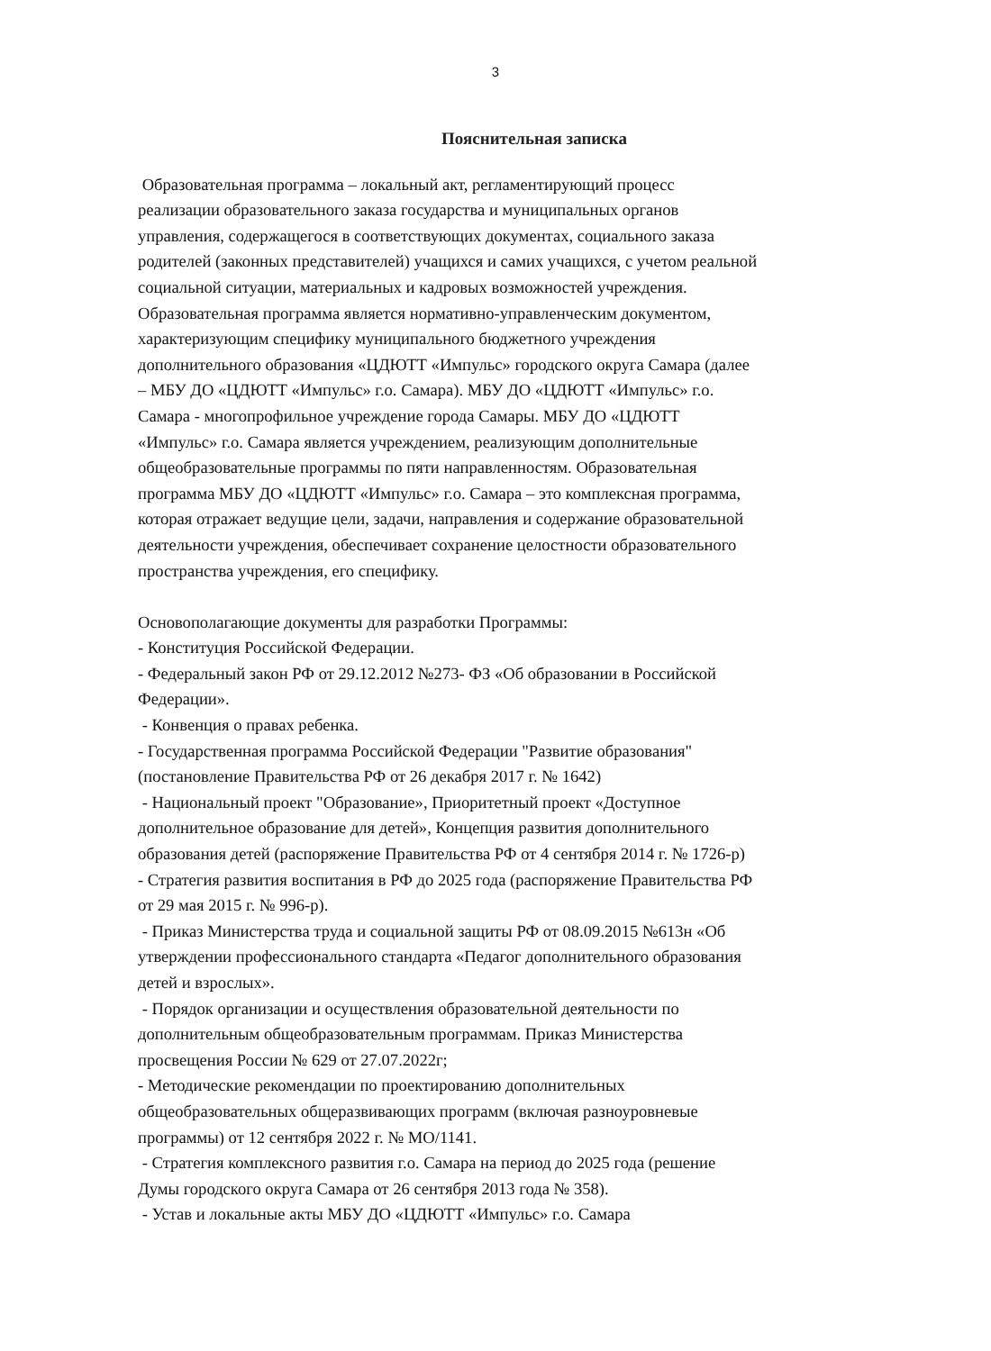3
Пояснительная записка
Образовательная программа – локальный акт, регламентирующий процесс
реализации образовательного заказа государства и муниципальных органов
управления, содержащегося в соответствующих документах, социального заказа
родителей (законных представителей) учащихся и самих учащихся, с учетом реальной
социальной ситуации, материальных и кадровых возможностей учреждения.
Образовательная программа является нормативно-управленческим документом,
характеризующим специфику муниципального бюджетного учреждения
дополнительного образования «ЦДЮТТ «Импульс» городского округа Самара (далее
– МБУ ДО «ЦДЮТТ «Импульс» г.о. Самара). МБУ ДО «ЦДЮТТ «Импульс» г.о.
Самара - многопрофильное учреждение города Самары. МБУ ДО «ЦДЮТТ
«Импульс» г.о. Самара является учреждением, реализующим дополнительные
общеобразовательные программы по пяти направленностям. Образовательная
программа МБУ ДО «ЦДЮТТ «Импульс» г.о. Самара – это комплексная программа,
которая отражает ведущие цели, задачи, направления и содержание образовательной
деятельности учреждения, обеспечивает сохранение целостности образовательного
пространства учреждения, его специфику.
Основополагающие документы для разработки Программы:
- Конституция Российской Федерации.
- Федеральный закон РФ от 29.12.2012 №273- ФЗ «Об образовании в Российской
Федерации».
- Конвенция о правах ребенка.
- Государственная программа Российской Федерации "Развитие образования"
(постановление Правительства РФ от 26 декабря 2017 г. № 1642)
- Национальный проект "Образование», Приоритетный проект «Доступное
дополнительное образование для детей», Концепция развития дополнительного
образования детей (распоряжение Правительства РФ от 4 сентября 2014 г. № 1726-р)
- Стратегия развития воспитания в РФ до 2025 года (распоряжение Правительства РФ
от 29 мая 2015 г. № 996-р).
- Приказ Министерства труда и социальной защиты РФ от 08.09.2015 №613н «Об
утверждении профессионального стандарта «Педагог дополнительного образования
детей и взрослых».
- Порядок организации и осуществления образовательной деятельности по
дополнительным общеобразовательным программам. Приказ Министерства
просвещения России № 629 от 27.07.2022г;
- Методические рекомендации по проектированию дополнительных
общеобразовательных общеразвивающих программ (включая разноуровневые
программы) от 12 сентября 2022 г. № МО/1141.
- Стратегия комплексного развития г.о. Самара на период до 2025 года (решение
Думы городского округа Самара от 26 сентября 2013 года № 358).
- Устав и локальные акты МБУ ДО «ЦДЮТТ «Импульс» г.о. Самара